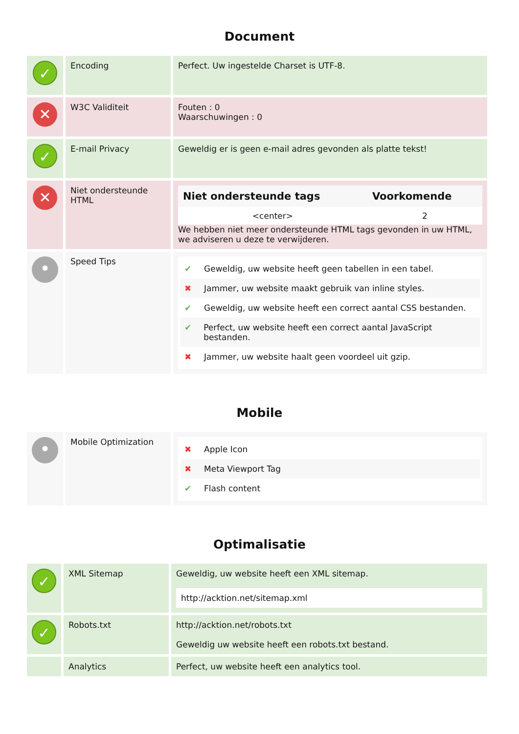Document
| ✓ | Encoding | Perfect. Uw ingestelde Charset is UTF-8. |
| ✕ | W3C Validiteit | Fouten : 0 Waarschuwingen : 0 |
| ✓ | E-mail Privacy | Geweldig er is geen e-mail adres gevonden als platte tekst! |
| ✕ | Niet ondersteunde HTML | / Niet ondersteunde tags / Voorkomende / / --- / --- / / <center> / 2 / We hebben niet meer ondersteunde HTML tags gevonden in uw HTML, we adviseren u deze te verwijderen. |
| • | Speed Tips | ✔ Geweldig, uw website heeft geen tabellen in een tabel. ✖ Jammer, uw website maakt gebruik van inline styles. ✔ Geweldig, uw website heeft een correct aantal CSS bestanden. ✔ Perfect, uw website heeft een correct aantal JavaScript bestanden. ✖ Jammer, uw website haalt geen voordeel uit gzip. |
Mobile
| • | Mobile Optimization | ✖ Apple Icon ✖ Meta Viewport Tag ✔ Flash content |
Optimalisatie
| ✓ | XML Sitemap | Geweldig, uw website heeft een XML sitemap. http://acktion.net/sitemap.xml |
| ✓ | Robots.txt | http://acktion.net/robots.txt Geweldig uw website heeft een robots.txt bestand. |
| | Analytics | Perfect, uw website heeft een analytics tool. |